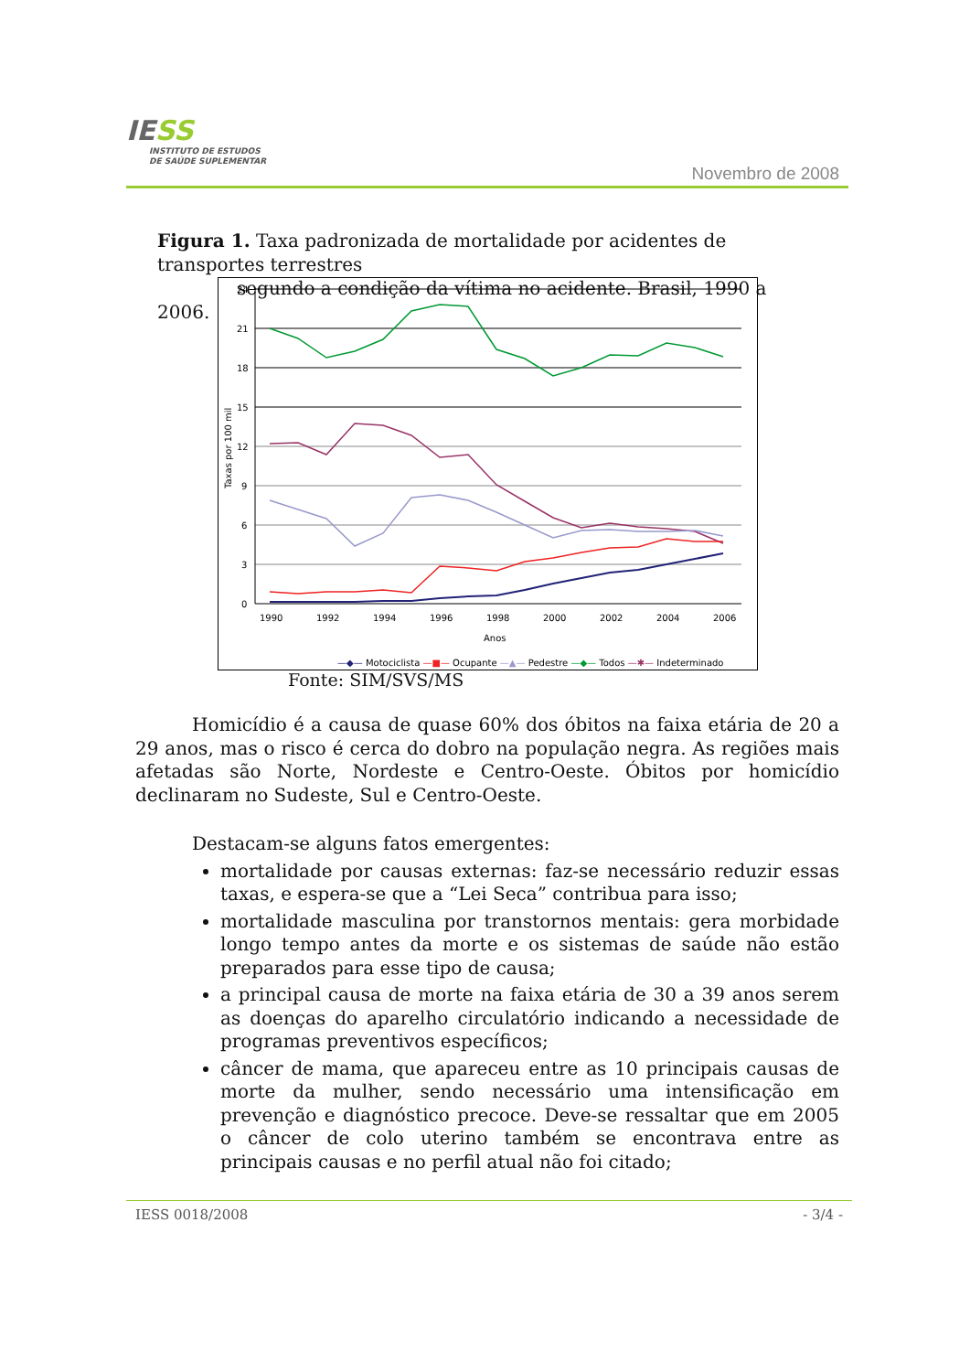IESS
INSTITUTO DE ESTUDOS
DE SAÚDE SUPLEMENTAR
Novembro de 2008
Figura 1. Taxa padronizada de mortalidade por acidentes de transportes terrestres
segundo a condição da vítima no acidente. Brasil, 1990 a 2006.
24
21
18
15
12
9
6
3
0
Taxas por 100 mil
1990
1992
1994
1996
1998
2000
2002
2004
2006
Anos
—◆— Motociclista —■— Ocupante —▲— Pedestre —◆— Todos —✱— Indeterminado
Fonte: SIM/SVS/MS
Homicídio é a causa de quase 60% dos óbitos na faixa etária de 20 a 29 anos, mas o risco é cerca do dobro na população negra. As regiões mais afetadas são Norte, Nordeste e Centro-Oeste. Óbitos por homicídio declinaram no Sudeste, Sul e Centro-Oeste.
Destacam-se alguns fatos emergentes:
mortalidade por causas externas: faz-se necessário reduzir essas taxas, e espera-se que a “Lei Seca” contribua para isso;
mortalidade masculina por transtornos mentais: gera morbidade longo tempo antes da morte e os sistemas de saúde não estão preparados para esse tipo de causa;
a principal causa de morte na faixa etária de 30 a 39 anos serem as doenças do aparelho circulatório indicando a necessidade de programas preventivos específicos;
câncer de mama, que apareceu entre as 10 principais causas de morte da mulher, sendo necessário uma intensificação em prevenção e diagnóstico precoce. Deve-se ressaltar que em 2005 o câncer de colo uterino também se encontrava entre as principais causas e no perfil atual não foi citado;
IESS 0018/2008 - 3/4 -